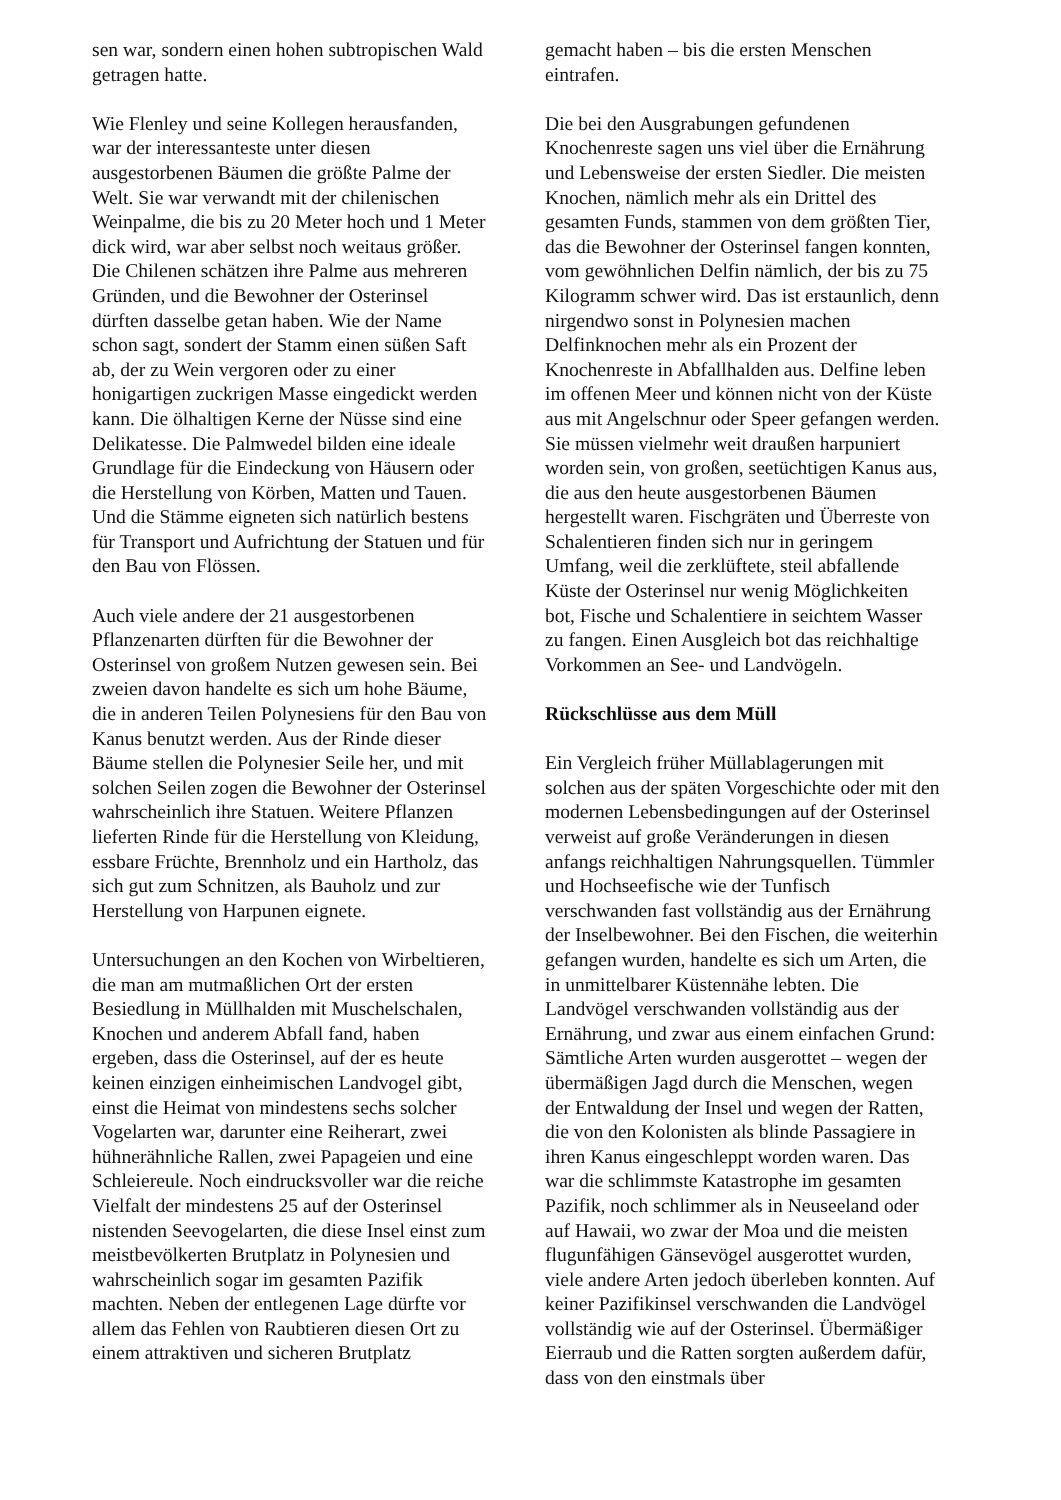sen war, sondern einen hohen subtropischen Wald getragen hatte.
Wie Flenley und seine Kollegen herausfanden, war der interessanteste unter diesen ausgestorbenen Bäumen die größte Palme der Welt. Sie war verwandt mit der chilenischen Weinpalme, die bis zu 20 Meter hoch und 1 Meter dick wird, war aber selbst noch weitaus größer. Die Chilenen schätzen ihre Palme aus mehreren Gründen, und die Bewohner der Osterinsel dürften dasselbe getan haben. Wie der Name schon sagt, sondert der Stamm einen süßen Saft ab, der zu Wein vergoren oder zu einer honigartigen zuckrigen Masse eingedickt werden kann. Die ölhaltigen Kerne der Nüsse sind eine Delikatesse. Die Palmwedel bilden eine ideale Grundlage für die Eindeckung von Häusern oder die Herstellung von Körben, Matten und Tauen. Und die Stämme eigneten sich natürlich bestens für Transport und Aufrichtung der Statuen und für den Bau von Flössen.
Auch viele andere der 21 ausgestorbenen Pflanzenarten dürften für die Bewohner der Osterinsel von großem Nutzen gewesen sein. Bei zweien davon handelte es sich um hohe Bäume, die in anderen Teilen Polynesiens für den Bau von Kanus benutzt werden. Aus der Rinde dieser Bäume stellen die Polynesier Seile her, und mit solchen Seilen zogen die Bewohner der Osterinsel wahrscheinlich ihre Statuen. Weitere Pflanzen lieferten Rinde für die Herstellung von Kleidung, essbare Früchte, Brennholz und ein Hartholz, das sich gut zum Schnitzen, als Bauholz und zur Herstellung von Harpunen eignete.
Untersuchungen an den Kochen von Wirbeltieren, die man am mutmaßlichen Ort der ersten Besiedlung in Müllhalden mit Muschelschalen, Knochen und anderem Abfall fand, haben ergeben, dass die Osterinsel, auf der es heute keinen einzigen einheimischen Landvogel gibt, einst die Heimat von mindestens sechs solcher Vogelarten war, darunter eine Reiherart, zwei hühnerähnliche Rallen, zwei Papageien und eine Schleiereule. Noch eindrucksvoller war die reiche Vielfalt der mindestens 25 auf der Osterinsel nistenden Seevogelarten, die diese Insel einst zum meistbevölkerten Brutplatz in Polynesien und wahrscheinlich sogar im gesamten Pazifik machten. Neben der entlegenen Lage dürfte vor allem das Fehlen von Raubtieren diesen Ort zu einem attraktiven und sicheren Brutplatz
gemacht haben – bis die ersten Menschen eintrafen.
Die bei den Ausgrabungen gefundenen Knochenreste sagen uns viel über die Ernährung und Lebensweise der ersten Siedler. Die meisten Knochen, nämlich mehr als ein Drittel des gesamten Funds, stammen von dem größten Tier, das die Bewohner der Osterinsel fangen konnten, vom gewöhnlichen Delfin nämlich, der bis zu 75 Kilogramm schwer wird. Das ist erstaunlich, denn nirgendwo sonst in Polynesien machen Delfinknochen mehr als ein Prozent der Knochenreste in Abfallhalden aus. Delfine leben im offenen Meer und können nicht von der Küste aus mit Angelschnur oder Speer gefangen werden. Sie müssen vielmehr weit draußen harpuniert worden sein, von großen, seetüchtigen Kanus aus, die aus den heute ausgestorbenen Bäumen hergestellt waren. Fischgräten und Überreste von Schalentieren finden sich nur in geringem Umfang, weil die zerklüftete, steil abfallende Küste der Osterinsel nur wenig Möglichkeiten bot, Fische und Schalentiere in seichtem Wasser zu fangen. Einen Ausgleich bot das reichhaltige Vorkommen an See- und Landvögeln.
Rückschlüsse aus dem Müll
Ein Vergleich früher Müllablagerungen mit solchen aus der späten Vorgeschichte oder mit den modernen Lebensbedingungen auf der Osterinsel verweist auf große Veränderungen in diesen anfangs reichhaltigen Nahrungsquellen. Tümmler und Hochseefische wie der Tunfisch verschwanden fast vollständig aus der Ernährung der Inselbewohner. Bei den Fischen, die weiterhin gefangen wurden, handelte es sich um Arten, die in unmittelbarer Küstennähe lebten. Die Landvögel verschwanden vollständig aus der Ernährung, und zwar aus einem einfachen Grund: Sämtliche Arten wurden ausgerottet – wegen der übermäßigen Jagd durch die Menschen, wegen der Entwaldung der Insel und wegen der Ratten, die von den Kolonisten als blinde Passagiere in ihren Kanus eingeschleppt worden waren. Das war die schlimmste Katastrophe im gesamten Pazifik, noch schlimmer als in Neuseeland oder auf Hawaii, wo zwar der Moa und die meisten flugunfähigen Gänsevögel ausgerottet wurden, viele andere Arten jedoch überleben konnten. Auf keiner Pazifikinsel verschwanden die Landvögel vollständig wie auf der Osterinsel. Übermäßiger Eierraub und die Ratten sorgten außerdem dafür, dass von den einstmals über